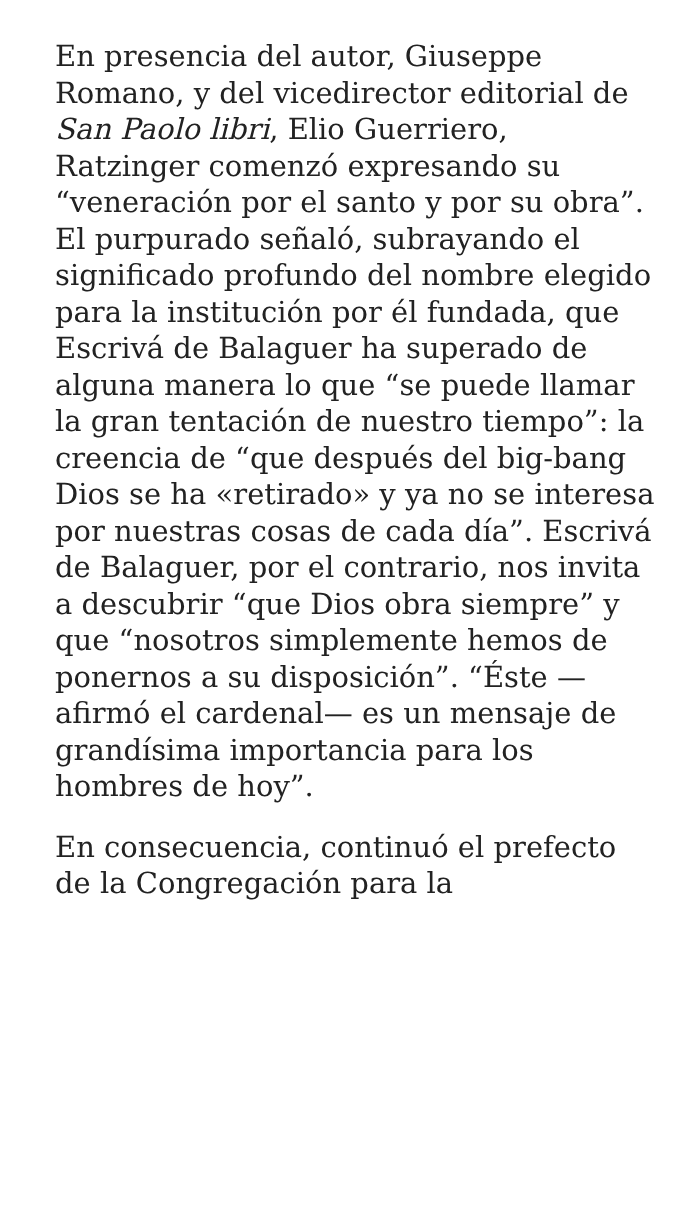En presencia del autor, Giuseppe Romano, y del vicedirector editorial de San Paolo libri, Elio Guerriero, Ratzinger comenzó expresando su “veneración por el santo y por su obra”. El purpurado señaló, subrayando el significado profundo del nombre elegido para la institución por él fundada, que Escrivá de Balaguer ha superado de alguna manera lo que “se puede llamar la gran tentación de nuestro tiempo”: la creencia de “que después del big-bang Dios se ha «retirado» y ya no se interesa por nuestras cosas de cada día”. Escrivá de Balaguer, por el contrario, nos invita a descubrir “que Dios obra siempre” y que “nosotros simplemente hemos de ponernos a su disposición”. “Éste —afirmó el cardenal— es un mensaje de grandísima importancia para los hombres de hoy”.
En consecuencia, continuó el prefecto de la Congregación para la